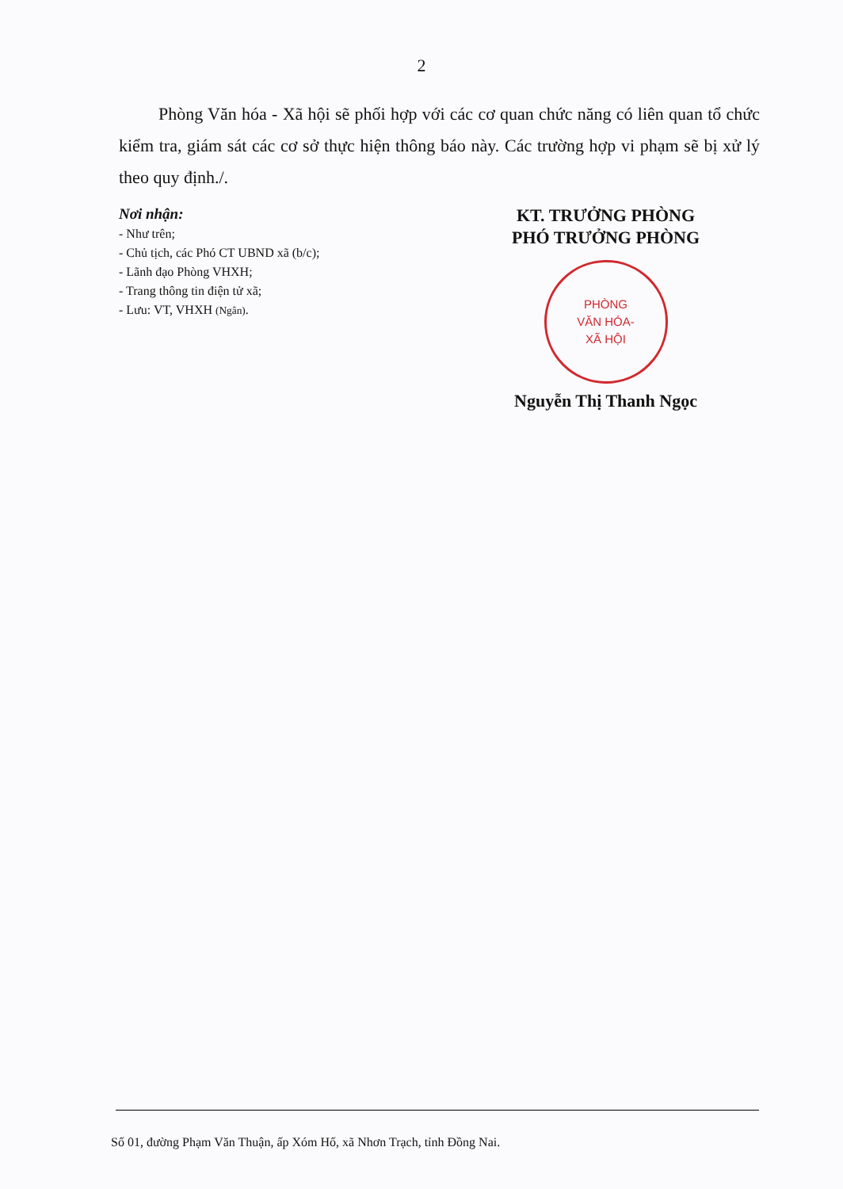2
Phòng Văn hóa - Xã hội sẽ phối hợp với các cơ quan chức năng có liên quan tổ chức kiểm tra, giám sát các cơ sở thực hiện thông báo này. Các trường hợp vi phạm sẽ bị xử lý theo quy định./.
Nơi nhận:
- Như trên;
- Chủ tịch, các Phó CT UBND xã (b/c);
- Lãnh đạo Phòng VHXH;
- Trang thông tin điện tử xã;
- Lưu: VT, VHXH (Ngân).
KT. TRƯỞNG PHÒNG
PHÓ TRƯỞNG PHÒNG
PHÒNG
VĂN HÓA-
XÃ HỘI
Nguyễn Thị Thanh Ngọc
Số 01, đường Phạm Văn Thuận, ấp Xóm Hố, xã Nhơn Trạch, tỉnh Đồng Nai.